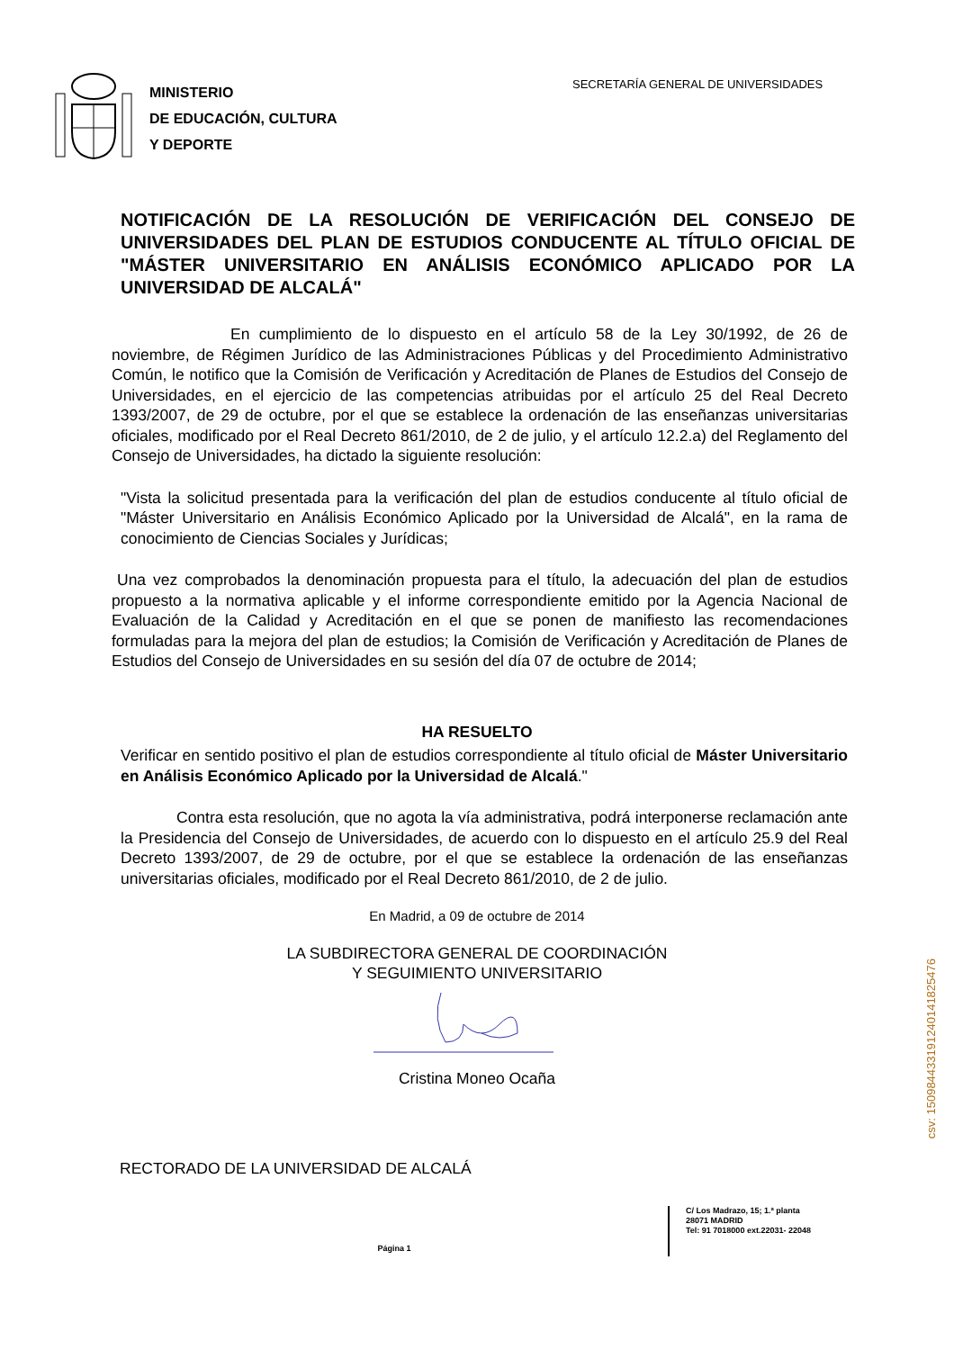MINISTERIO
DE EDUCACIÓN, CULTURA
Y DEPORTE
SECRETARÍA GENERAL DE UNIVERSIDADES
NOTIFICACIÓN DE LA RESOLUCIÓN DE VERIFICACIÓN DEL CONSEJO DE UNIVERSIDADES DEL PLAN DE ESTUDIOS CONDUCENTE AL TÍTULO OFICIAL DE "MÁSTER UNIVERSITARIO EN ANÁLISIS ECONÓMICO APLICADO POR LA UNIVERSIDAD DE ALCALÁ"
En cumplimiento de lo dispuesto en el artículo 58 de la Ley 30/1992, de 26 de noviembre, de Régimen Jurídico de las Administraciones Públicas y del Procedimiento Administrativo Común, le notifico que la Comisión de Verificación y Acreditación de Planes de Estudios del Consejo de Universidades, en el ejercicio de las competencias atribuidas por el artículo 25 del Real Decreto 1393/2007, de 29 de octubre, por el que se establece la ordenación de las enseñanzas universitarias oficiales, modificado por el Real Decreto 861/2010, de 2 de julio, y el artículo 12.2.a) del Reglamento del Consejo de Universidades, ha dictado la siguiente resolución:
"Vista la solicitud presentada para la verificación del plan de estudios conducente al título oficial de "Máster Universitario en Análisis Económico Aplicado por la Universidad de Alcalá", en la rama de conocimiento de Ciencias Sociales y Jurídicas;
Una vez comprobados la denominación propuesta para el título, la adecuación del plan de estudios propuesto a la normativa aplicable y el informe correspondiente emitido por la Agencia Nacional de Evaluación de la Calidad y Acreditación en el que se ponen de manifiesto las recomendaciones formuladas para la mejora del plan de estudios; la Comisión de Verificación y Acreditación de Planes de Estudios del Consejo de Universidades en su sesión del día 07 de octubre de 2014;
HA RESUELTO
Verificar en sentido positivo el plan de estudios correspondiente al título oficial de Máster Universitario en Análisis Económico Aplicado por la Universidad de Alcalá."
Contra esta resolución, que no agota la vía administrativa, podrá interponerse reclamación ante la Presidencia del Consejo de Universidades, de acuerdo con lo dispuesto en el artículo 25.9 del Real Decreto 1393/2007, de 29 de octubre, por el que se establece la ordenación de las enseñanzas universitarias oficiales, modificado por el Real Decreto 861/2010, de 2 de julio.
En Madrid, a 09 de octubre de 2014
LA SUBDIRECTORA GENERAL DE COORDINACIÓN
Y SEGUIMIENTO UNIVERSITARIO
Cristina Moneo Ocaña
RECTORADO DE LA UNIVERSIDAD DE ALCALÁ
Página 1
C/ Los Madrazo, 15; 1.ª planta
28071 MADRID
Tel: 91 7018000 ext.22031- 22048
csv: 150984433191240141825476